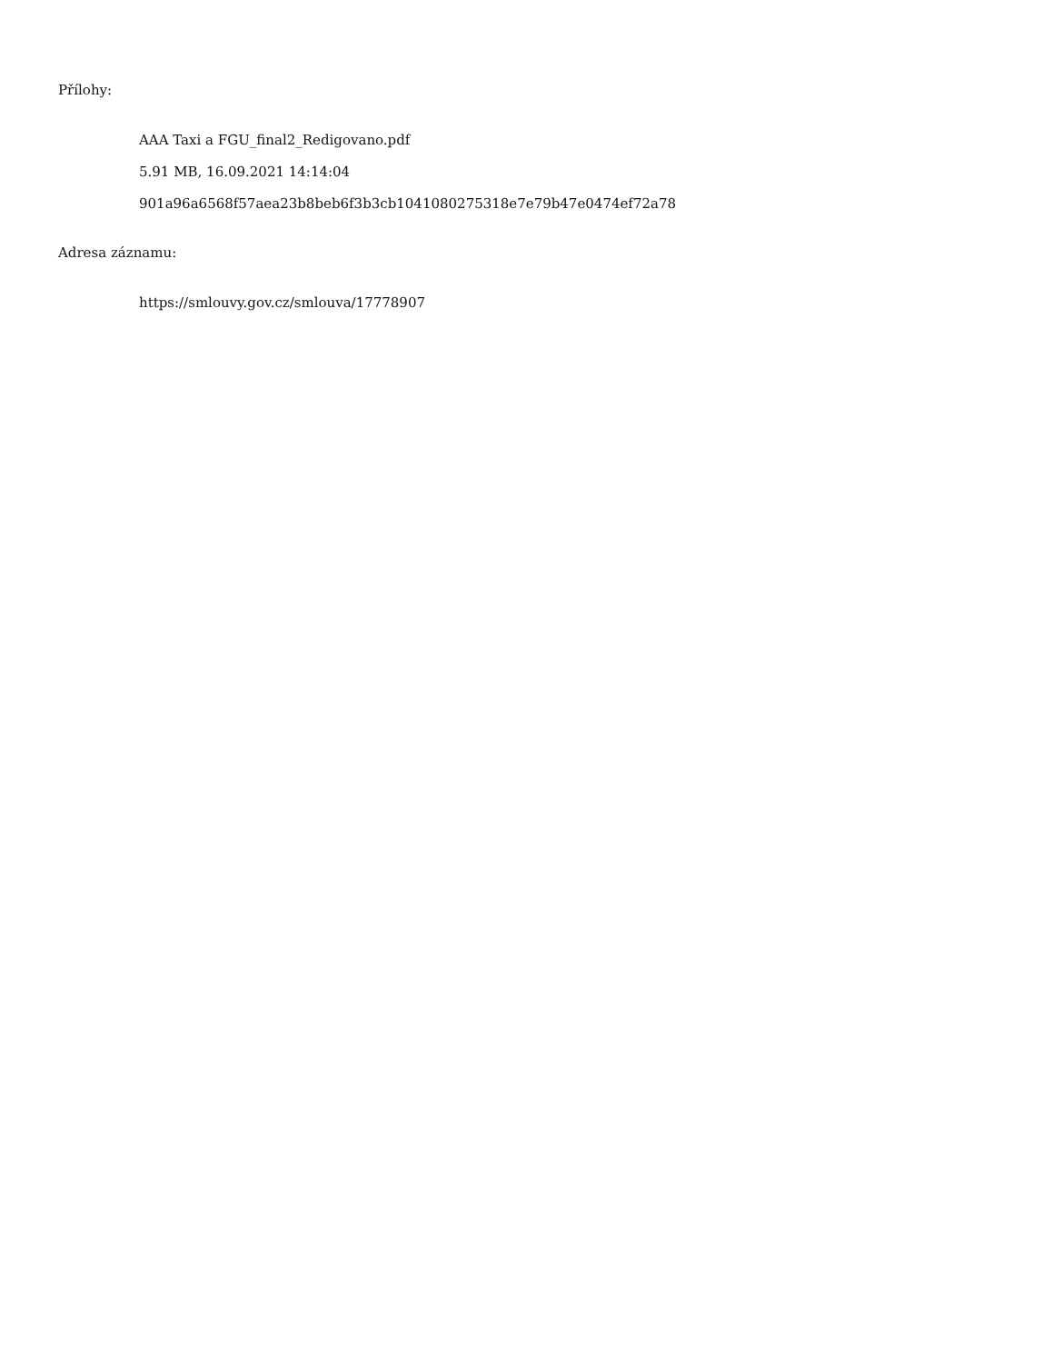Přílohy:
AAA Taxi a FGU_final2_Redigovano.pdf
5.91 MB, 16.09.2021 14:14:04
901a96a6568f57aea23b8beb6f3b3cb1041080275318e7e79b47e0474ef72a78
Adresa záznamu:
https://smlouvy.gov.cz/smlouva/17778907